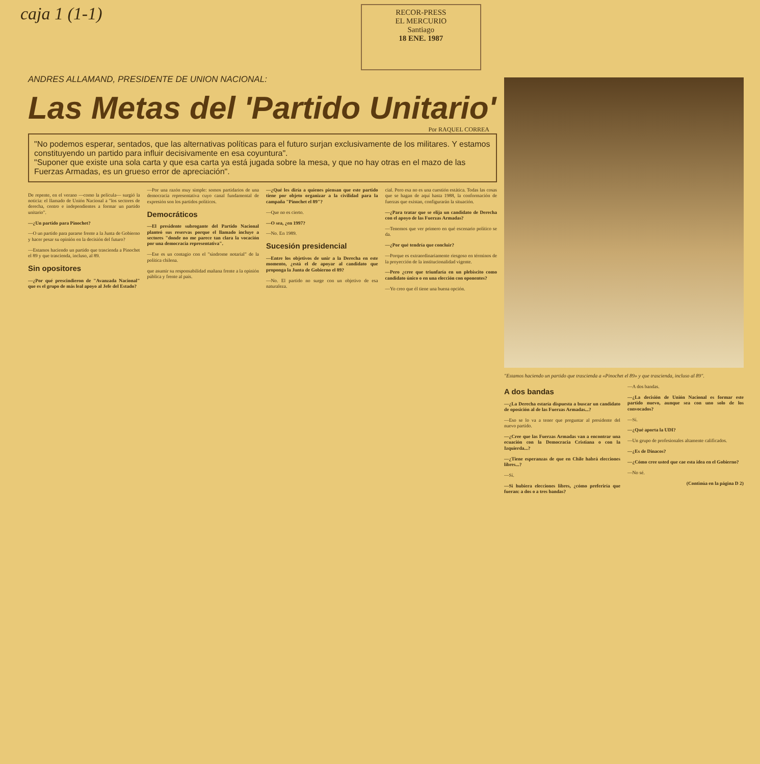caja 1 (1-1)
RECOR-PRESS
EL MERCURIO
Santiago
18 ENE. 1987
ANDRES ALLAMAND, PRESIDENTE DE UNION NACIONAL:
Las Metas del 'Partido Unitario'
Por RAQUEL CORREA
"No podemos esperar, sentados, que las alternativas políticas para el futuro surjan exclusivamente de los militares. Y estamos constituyendo un partido para influir decisivamente en esa coyuntura".
"Suponer que existe una sola carta y que esa carta ya está jugada sobre la mesa, y que no hay otras en el mazo de las Fuerzas Armadas, es un grueso error de apreciación".
De repente, en el verano —como la película— surgió la noticia: el llamado de Unión Nacional a "los sectores de derecha, centro e independientes a formar un partido unitario".
—¿Un partido para Pinochet?
—O un partido para pararse frente a la Junta de Gobierno y hacer pesar su opinión en la decisión del futuro?
—Estamos haciendo un partido que trascienda a Pinochet el 89 y que trascienda, incluso, al 89.
Sin opositores
—¿Por qué prescindieron de "Avanzada Nacional" que es el grupo de más leal apoyo al Jefe del Estado?
—Por una razón muy simple: somos partidarios de una democracia representativa cuyo canal fundamental de expresión son los partidos políticos.
Democráticos
—El presidente subrogante del Partido Nacional planteó sus reservas porque el llamado incluye a sectores "donde no me parece tan clara la vocación por una democracia representativa".
—Ese es un contagio con el "síndrome notarial" de la política chilena.
que asumir su responsabilidad mañana frente a la opinión pública y frente al país.
—¿Qué les diría a quienes piensan que este partido tiene por objeto organizar a la civilidad para la campaña "Pinochet el 89"?
—Que no es cierto.
—O sea, ¿en 1997?
—No. En 1989.
Sucesión presidencial
—Entre los objetivos de unir a la Derecha en este momento, ¿está el de apoyar al candidato que proponga la Junta de Gobierno el 89?
—No. El partido no surge con un objetivo de esa naturaleza.
cial. Pero esa no es una cuestión estática. Todas las cosas que se hagan de aquí hasta 1988, la conformación de fuerzas que existan, configurarán la situación.
—¿Para tratar que se elija un candidato de Derecha con el apoyo de las Fuerzas Armadas?
—Tenemos que ver primero en qué escenario político se da.
—¿Por qué tendría que concluir?
—Porque es extraordinariamente riesgoso en términos de la proyección de la institucionalidad vigente.
—Pero ¿cree que triunfaría en un plebiscito como candidato único o en una elección con oponentes?
—Yo creo que él tiene una buena opción.
"Estamos haciendo un partido que trascienda a «Pinochet el 89» y que trascienda, incluso al 89".
A dos bandas
—¿La Derecha estaría dispuesta a buscar un candidato de oposición al de las Fuerzas Armadas...?
—Eso se lo va a tener que preguntar al presidente del nuevo partido.
—¿Cree que las Fuerzas Armadas van a encontrar una ecuación con la Democracia Cristiana o con la Izquierda...?
—¿Tiene esperanzas de que en Chile habrá elecciones libres...?
—Sí.
—Si hubiera elecciones libres, ¿cómo preferiría que fueran: a dos o a tres bandas?
—A dos bandas.
—¿La decisión de Unión Nacional es formar este partido nuevo, aunque sea con uno solo de los convocados?
—Sí.
—¿Qué aporta la UDI?
—Un grupo de profesionales altamente calificados.
—¿Es de Dinacos?
—¿Cómo cree usted que cae esta idea en el Gobierno?
—No sé.
(Continúa en la página D 2)